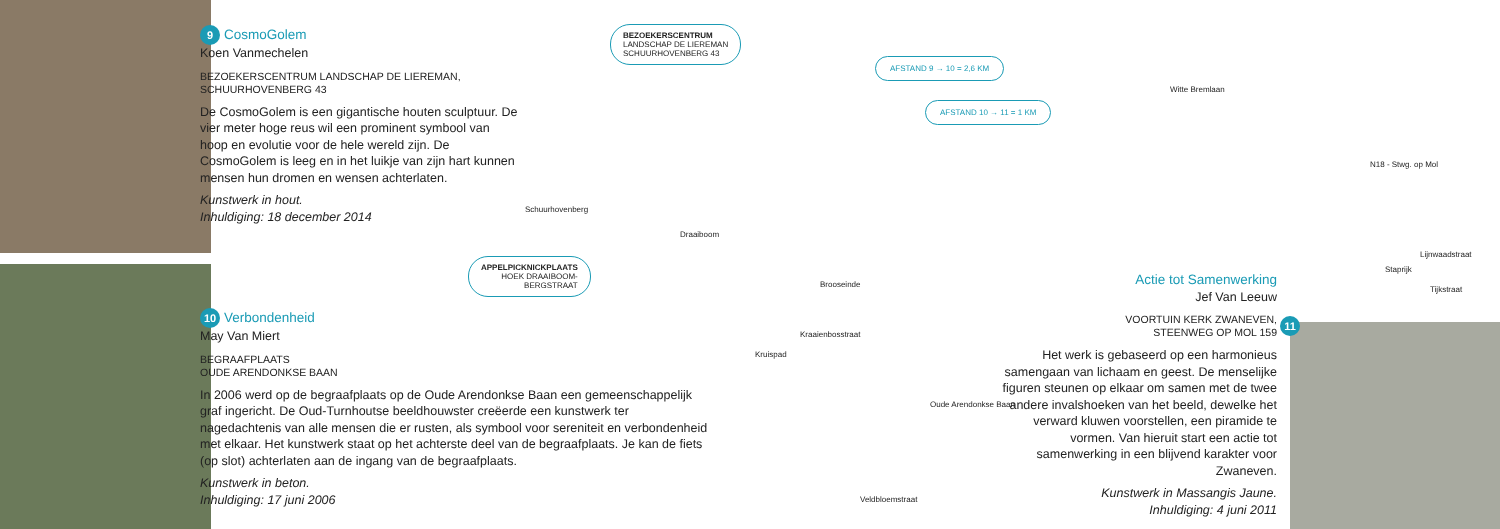9 CosmoGolem
Koen Vanmechelen
BEZOEKERSCENTRUM LANDSCHAP DE LIEREMAN,
SCHUURHOVENBERG 43
De CosmoGolem is een gigantische houten sculptuur. De vier meter hoge reus wil een prominent symbool van hoop en evolutie voor de hele wereld zijn. De CosmoGolem is leeg en in het luikje van zijn hart kunnen mensen hun dromen en wensen achterlaten.
Kunstwerk in hout.
Inhuldiging: 18 december 2014
10 Verbondenheid
May Van Miert
BEGRAAFPLAATS
OUDE ARENDONKSE BAAN
In 2006 werd op de begraafplaats op de Oude Arendonkse Baan een gemeenschappelijk graf ingericht. De Oud-Turnhoutse beeldhouwster creëerde een kunstwerk ter nagedachtenis van alle mensen die er rusten, als symbool voor sereniteit en verbondenheid met elkaar. Het kunstwerk staat op het achterste deel van de begraafplaats. Je kan de fiets (op slot) achterlaten aan de ingang van de begraafplaats.
Kunstwerk in beton.
Inhuldiging: 17 juni 2006
BEZOEKERSCENTRUM
LANDSCHAP DE LIEREMAN
SCHUURHOVENBERG 43
APPELPICKNICKPLAATS
HOEK DRAAIBOOM-
BERGSTRAAT
AFSTAND 9 → 10 = 2,6 KM
AFSTAND 10 → 11 = 1 KM
Schuurhovenberg
Draaiboom
Witte Bremlaan
N18 - Stwg. op Mol
Kruispad
Oude Arendonkse Baan
Veldbloemstraat
Brooseinde
Kraaienbosstraat
Lijnwaadstraat
Tijkstraat
Stapriјk
Actie tot Samenwerking
Jef Van Leeuw
VOORTUIN KERK ZWANEVEN,
STEENWEG OP MOL 159
Het werk is gebaseerd op een harmonieus samengaan van lichaam en geest. De menselijke figuren steunen op elkaar om samen met de twee andere invalshoeken van het beeld, dewelke het verward kluwen voorstellen, een piramide te vormen. Van hieruit start een actie tot samenwerking in een blijvend karakter voor Zwaneven.
Kunstwerk in Massangis Jaune.
Inhuldiging: 4 juni 2011
11